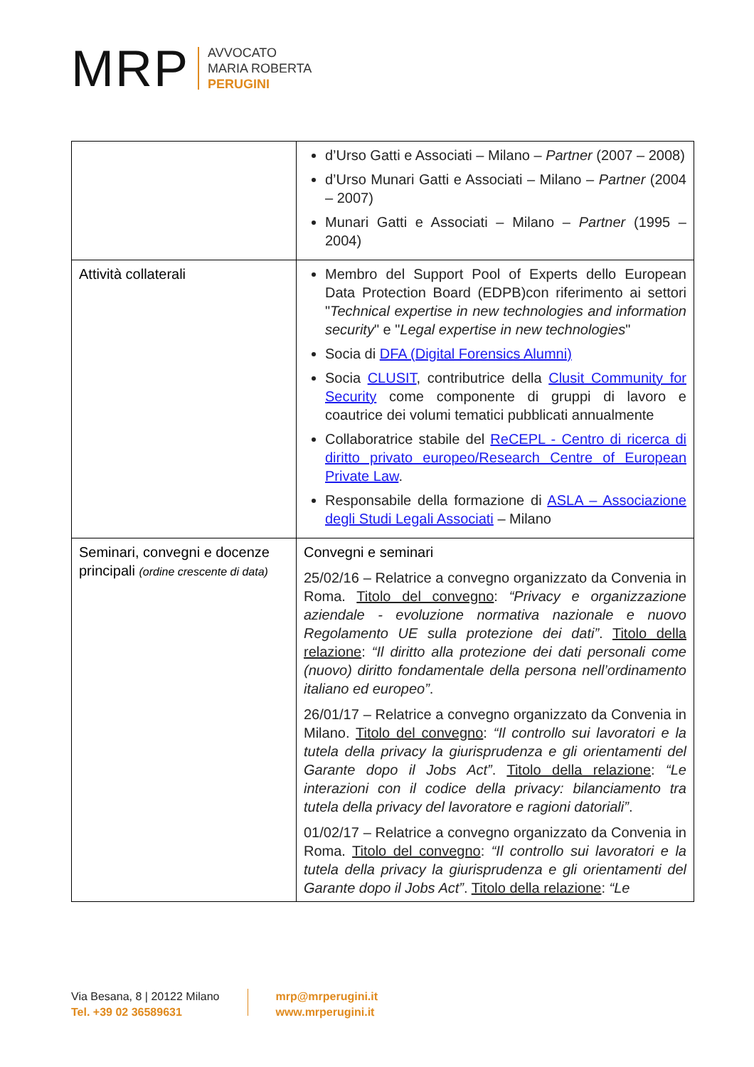MRP
AVVOCATO
MARIA ROBERTA
PERUGINI
| | d’Urso Gatti e Associati – Milano – Partner (2007 – 2008) d’Urso Munari Gatti e Associati – Milano – Partner (2004 – 2007) Munari Gatti e Associati – Milano – Partner (1995 – 2004) |
| Attività collaterali | Membro del Support Pool of Experts dello European Data Protection Board (EDPB)con riferimento ai settori " Technical expertise in new technologies and information security " e " Legal expertise in new technologies " Socia di DFA (Digital Forensics Alumni) Socia CLUSIT , contributrice della Clusit Community for Security come componente di gruppi di lavoro e coautrice dei volumi tematici pubblicati annualmente Collaboratrice stabile del ReCEPL - Centro di ricerca di diritto privato europeo/Research Centre of European Private Law . Responsabile della formazione di ASLA – Associazione degli Studi Legali Associati – Milano |
| Seminari, convegni e docenze principali (ordine crescente di data) | Convegni e seminari 25/02/16 – Relatrice a convegno organizzato da Convenia in Roma. Titolo del convegno : “Privacy e organizzazione aziendale - evoluzione normativa nazionale e nuovo Regolamento UE sulla protezione dei dati” . Titolo della relazione : “Il diritto alla protezione dei dati personali come (nuovo) diritto fondamentale della persona nell’ordinamento italiano ed europeo” . 26/01/17 – Relatrice a convegno organizzato da Convenia in Milano. Titolo del convegno : “Il controllo sui lavoratori e la tutela della privacy la giurisprudenza e gli orientamenti del Garante dopo il Jobs Act” . Titolo della relazione : “Le interazioni con il codice della privacy: bilanciamento tra tutela della privacy del lavoratore e ragioni datoriali” . 01/02/17 – Relatrice a convegno organizzato da Convenia in Roma. Titolo del convegno : “Il controllo sui lavoratori e la tutela della privacy la giurisprudenza e gli orientamenti del Garante dopo il Jobs Act” . Titolo della relazione : “Le |
Via Besana, 8 | 20122 Milano
Tel. +39 02 36589631
mrp@mrperugini.it
www.mrperugini.it